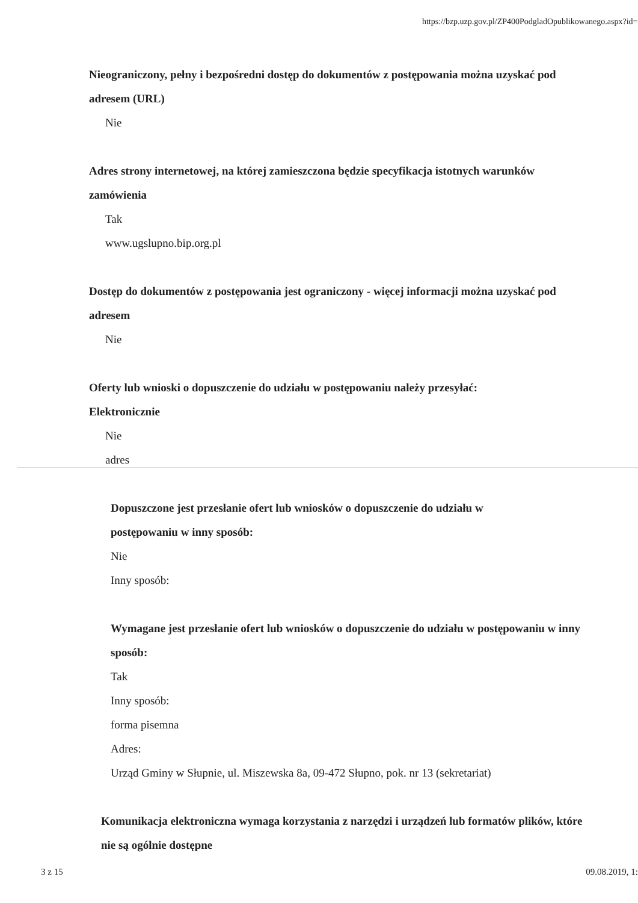https://bzp.uzp.gov.pl/ZP400PodgladOpublikowanego.aspx?id=...
Nieograniczony, pełny i bezpośredni dostęp do dokumentów z postępowania można uzyskać pod adresem (URL)
Nie
Adres strony internetowej, na której zamieszczona będzie specyfikacja istotnych warunków zamówienia
Tak
www.ugslupno.bip.org.pl
Dostęp do dokumentów z postępowania jest ograniczony - więcej informacji można uzyskać pod adresem
Nie
Oferty lub wnioski o dopuszczenie do udziału w postępowaniu należy przesyłać:
Elektronicznie
Nie
adres
Dopuszczone jest przesłanie ofert lub wniosków o dopuszczenie do udziału w
postępowaniu w inny sposób:
Nie
Inny sposób:
Wymagane jest przesłanie ofert lub wniosków o dopuszczenie do udziału w postępowaniu w inny sposób:
Tak
Inny sposób:
forma pisemna
Adres:
Urząd Gminy w Słupnie, ul. Miszewska 8a, 09-472 Słupno, pok. nr 13 (sekretariat)
Komunikacja elektroniczna wymaga korzystania z narzędzi i urządzeń lub formatów plików, które nie są ogólnie dostępne
3 z 15 09.08.2019, 1: